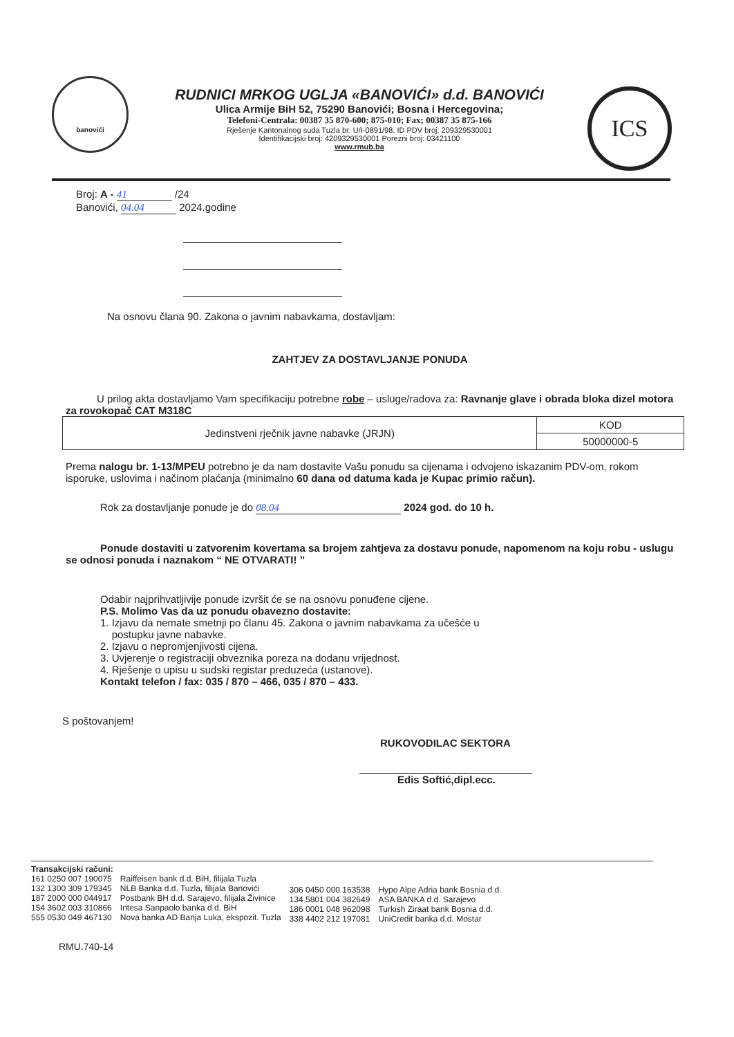banovići
RUDNICI MRKOG UGLJA «BANOVIĆI» d.d. BANOVIĆI
Ulica Armije BiH 52, 75290 Banovići; Bosna i Hercegovina;
Telefoni-Centrala: 00387 35 870-600; 875-010; Fax; 00387 35 875-166
Rješenje Kantonalnog suda Tuzla br: U/I-0891/98. ID PDV broj: 209329530001
Identifikacijski broj: 4209329530001 Porezni broj: 03421100
www.rmub.ba
ICS
Broj: A - 41 /24
Banovići, 04.04 2024.godine
Na osnovu člana 90. Zakona o javnim nabavkama, dostavljam:
ZAHTJEV ZA DOSTAVLJANJE PONUDA
U prilog akta dostavljamo Vam specifikaciju potrebne robe – usluge/radova za: Ravnanje glave i obrada bloka dizel motora za rovokopač CAT M318C
| Jedinstveni rječnik javne nabavke (JRJN) | KOD |
| | 50000000-5 |
Prema nalogu br. 1-13/MPEU potrebno je da nam dostavite Vašu ponudu sa cijenama i odvojeno iskazanim PDV-om, rokom isporuke, uslovima i načinom plaćanja (minimalno 60 dana od datuma kada je Kupac primio račun).
Rok za dostavljanje ponude je do 08.04 2024 god. do 10 h.
Ponude dostaviti u zatvorenim kovertama sa brojem zahtjeva za dostavu ponude, napomenom na koju robu - uslugu se odnosi ponuda i naznakom “ NE OTVARATI! ”
Odabir najprihvatljivije ponude izvršit će se na osnovu ponuđene cijene.
P.S. Molimo Vas da uz ponudu obavezno dostavite:
1. Izjavu da nemate smetnji po članu 45. Zakona o javnim nabavkama za učešće u
postupku javne nabavke.
2. Izjavu o nepromjenjivosti cijena.
3. Uvjerenje o registraciji obveznika poreza na dodanu vrijednost.
4. Rješenje o upisu u sudski registar preduzeća (ustanove).
Kontakt telefon / fax: 035 / 870 – 466, 035 / 870 – 433.
S poštovanjem!
RUKOVODILAC SEKTORA
Edis Softić,dipl.ecc.
Transakcijski računi:
161 0250 007 190075
132 1300 309 179345
187 2000 000 044917
154 3602 003 310866
555 0530 049 467130
Raiffeisen bank d.d. BiH, filijala Tuzla
NLB Banka d.d. Tuzla, filijala Banovići
Postbank BH d.d. Sarajevo, filijala Živinice
Intesa Sanpaolo banka d.d. BiH
Nova banka AD Banja Luka, ekspozit. Tuzla
306 0450 000 163538
134 5801 004 382649
186 0001 048 962098
338 4402 212 197081
Hypo Alpe Adria bank Bosnia d.d.
ASA BANKA d.d. Sarajevo
Turkish Ziraat bank Bosnia d.d.
UniCredit banka d.d. Mostar
RMU.740-14